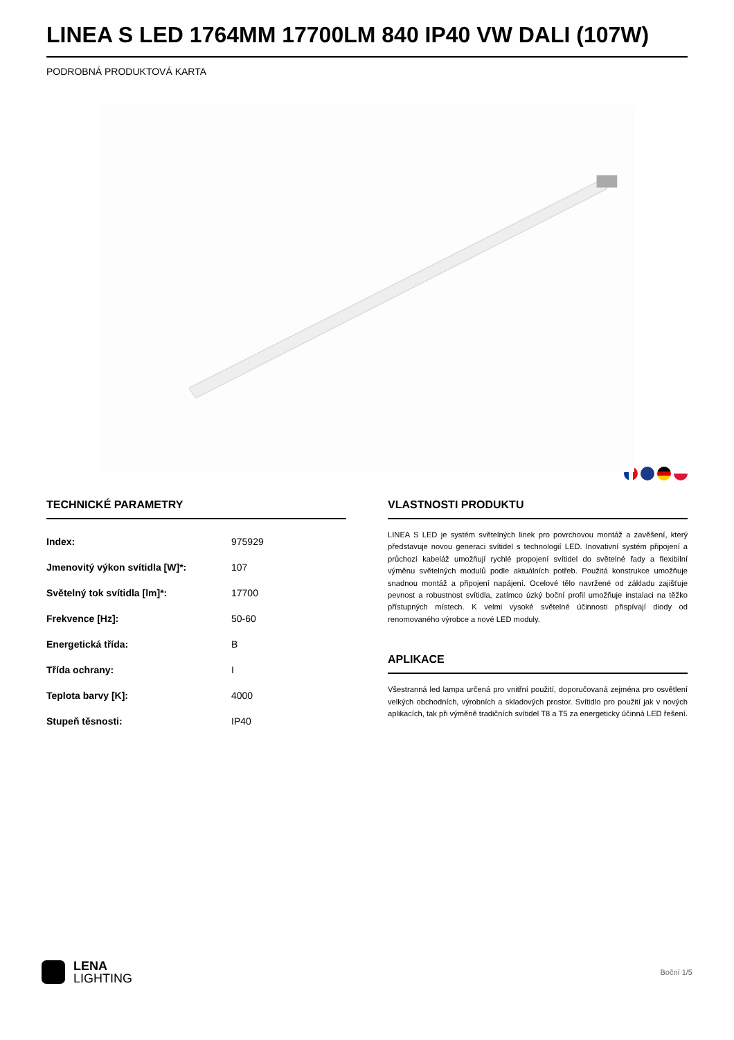LINEA S LED 1764MM 17700LM 840 IP40 VW DALI (107W)
PODROBNÁ PRODUKTOVÁ KARTA
TECHNICKÉ PARAMETRY
| Index: | 975929 |
| Jmenovitý výkon svítidla [W]*: | 107 |
| Světelný tok svítidla [lm]*: | 17700 |
| Frekvence [Hz]: | 50-60 |
| Energetická třída: | B |
| Třída ochrany: | I |
| Teplota barvy [K]: | 4000 |
| Stupeň těsnosti: | IP40 |
VLASTNOSTI PRODUKTU
LINEA S LED je systém světelných linek pro povrchovou montáž a zavěšení, který představuje novou generaci svítidel s technologií LED. Inovativní systém připojení a průchozí kabeláž umožňují rychlé propojení svítidel do světelné řady a flexibilní výměnu světelných modulů podle aktuálních potřeb. Použitá konstrukce umožňuje snadnou montáž a připojení napájení. Ocelové tělo navržené od základu zajišťuje pevnost a robustnost svítidla, zatímco úzký boční profil umožňuje instalaci na těžko přístupných místech. K velmi vysoké světelné účinnosti přispívají diody od renomovaného výrobce a nové LED moduly.
APLIKACE
Všestranná led lampa určená pro vnitřní použití, doporučovaná zejména pro osvětlení velkých obchodních, výrobních a skladových prostor. Svítidlo pro použití jak v nových aplikacích, tak při výměně tradičních svítidel T8 a T5 za energeticky účinná LED řešení.
LENA
LIGHTING
Boční 1/5